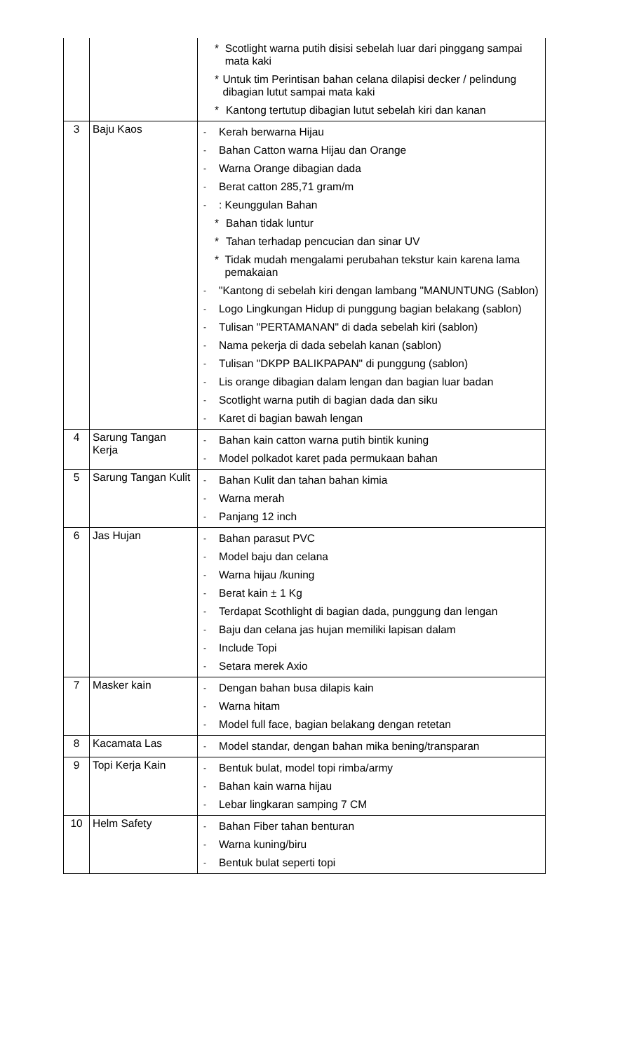| | | * Scotlight warna putih disisi sebelah luar dari pinggang sampai mata kaki * Untuk tim Perintisan bahan celana dilapisi decker / pelindung dibagian lutut sampai mata kaki * Kantong tertutup dibagian lutut sebelah kiri dan kanan |
| 3 | Baju Kaos | - Kerah berwarna Hijau - Bahan Catton warna Hijau dan Orange - Warna Orange dibagian dada - Berat catton 285,71 gram/m - : Keunggulan Bahan * Bahan tidak luntur * Tahan terhadap pencucian dan sinar UV * Tidak mudah mengalami perubahan tekstur kain karena lama pemakaian - "Kantong di sebelah kiri dengan lambang "MANUNTUNG (Sablon) - Logo Lingkungan Hidup di punggung bagian belakang (sablon) - Tulisan "PERTAMANAN" di dada sebelah kiri (sablon) - Nama pekerja di dada sebelah kanan (sablon) - Tulisan "DKPP BALIKPAPAN" di punggung (sablon) - Lis orange dibagian dalam lengan dan bagian luar badan - Scotlight warna putih di bagian dada dan siku - Karet di bagian bawah lengan |
| 4 | Sarung Tangan Kerja | - Bahan kain catton warna putih bintik kuning - Model polkadot karet pada permukaan bahan |
| 5 | Sarung Tangan Kulit | - Bahan Kulit dan tahan bahan kimia - Warna merah - Panjang 12 inch |
| 6 | Jas Hujan | - Bahan parasut PVC - Model baju dan celana - Warna hijau /kuning - Berat kain ± 1 Kg - Terdapat Scothlight di bagian dada, punggung dan lengan - Baju dan celana jas hujan memiliki lapisan dalam - Include Topi - Setara merek Axio |
| 7 | Masker kain | - Dengan bahan busa dilapis kain - Warna hitam - Model full face, bagian belakang dengan retetan |
| 8 | Kacamata Las | - Model standar, dengan bahan mika bening/transparan |
| 9 | Topi Kerja Kain | - Bentuk bulat, model topi rimba/army - Bahan kain warna hijau - Lebar lingkaran samping 7 CM |
| 10 | Helm Safety | - Bahan Fiber tahan benturan - Warna kuning/biru - Bentuk bulat seperti topi |